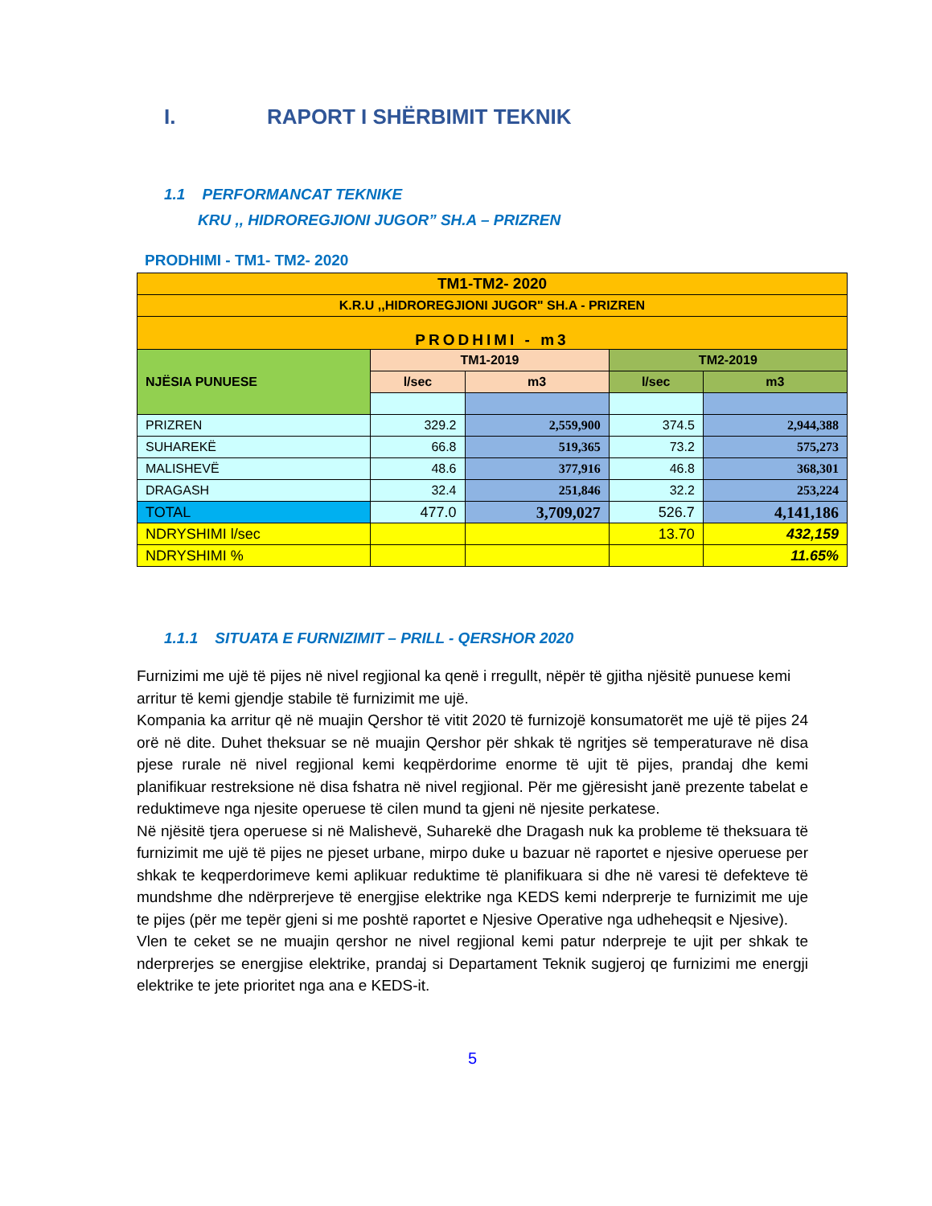I. RAPORT I SHËRBIMIT TEKNIK
1.1 PERFORMANCAT TEKNIKE
KRU ,, HIDROREGJIONI JUGOR” SH.A – PRIZREN
PRODHIMI - TM1- TM2- 2020
| TM1-TM2- 2020 | | | | |
| K.R.U ,,HIDROREGJIONI JUGOR" SH.A - PRIZREN | | | | |
| PRODHIMI - m3 | | | | |
| NJËSIA PUNUESE | TM1-2019 | | TM2-2019 | |
| | l/sec | m3 | l/sec | m3 |
| PRIZREN | 329.2 | 2,559,900 | 374.5 | 2,944,388 |
| SUHAREKË | 66.8 | 519,365 | 73.2 | 575,273 |
| MALISHEVË | 48.6 | 377,916 | 46.8 | 368,301 |
| DRAGASH | 32.4 | 251,846 | 32.2 | 253,224 |
| TOTAL | 477.0 | 3,709,027 | 526.7 | 4,141,186 |
| NDRYSHIMI l/sec | | | 13.70 | 432,159 |
| NDRYSHIMI % | | | | 11.65% |
1.1.1 SITUATA E FURNIZIMIT – PRILL - QERSHOR 2020
Furnizimi me ujë të pijes në nivel regjional ka qenë i rregullt, nëpër të gjitha njësitë punuese kemi
arritur të kemi gjendje stabile të furnizimit me ujë.
Kompania ka arritur që në muajin Qershor të vitit 2020 të furnizojë konsumatorët me ujë të pijes 24 orë në dite. Duhet theksuar se në muajin Qershor për shkak të ngritjes së temperaturave në disa pjese rurale në nivel regjional kemi keqpërdorime enorme të ujit të pijes, prandaj dhe kemi planifikuar restreksione në disa fshatra në nivel regjional. Për me gjëresisht janë prezente tabelat e reduktimeve nga njesite operuese të cilen mund ta gjeni në njesite perkatese.
Në njësitë tjera operuese si në Malishevë, Suharekë dhe Dragash nuk ka probleme të theksuara të furnizimit me ujë të pijes ne pjeset urbane, mirpo duke u bazuar në raportet e njesive operuese per shkak te keqperdorimeve kemi aplikuar reduktime të planifikuara si dhe në varesi të defekteve të mundshme dhe ndërprerjeve të energjise elektrike nga KEDS kemi nderprerje te furnizimit me uje te pijes (për me tepër gjeni si me poshtë raportet e Njesive Operative nga udheheqsit e Njesive).
Vlen te ceket se ne muajin qershor ne nivel regjional kemi patur nderpreje te ujit per shkak te nderprerjes se energjise elektrike, prandaj si Departament Teknik sugjeroj qe furnizimi me energji elektrike te jete prioritet nga ana e KEDS-it.
5